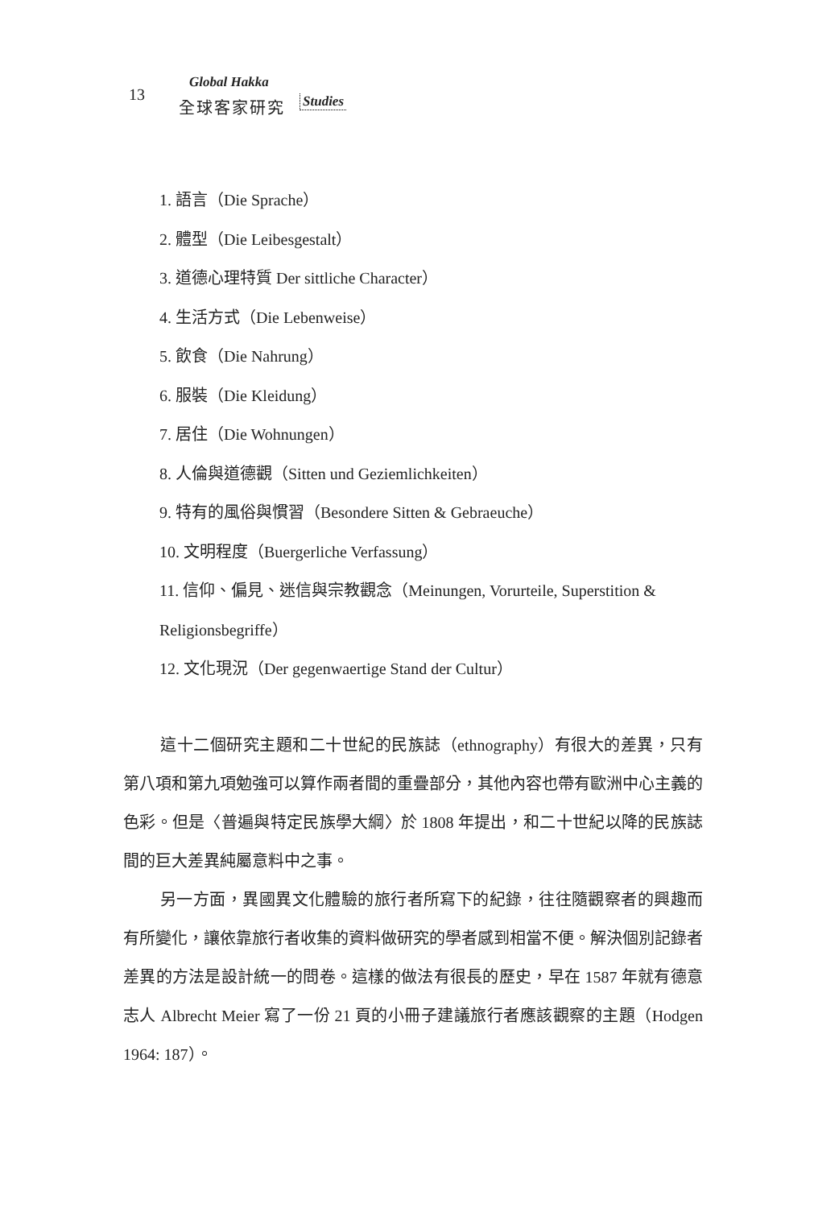13
Global Hakka
全球客家研究 Studies
1. 語言（Die Sprache）
2. 體型（Die Leibesgestalt）
3. 道德心理特質 Der sittliche Character）
4. 生活方式（Die Lebenweise）
5. 飲食（Die Nahrung）
6. 服裝（Die Kleidung）
7. 居住（Die Wohnungen）
8. 人倫與道德觀（Sitten und Geziemlichkeiten）
9. 特有的風俗與慣習（Besondere Sitten & Gebraeuche）
10. 文明程度（Buergerliche Verfassung）
11. 信仰、偏見、迷信與宗教觀念（Meinungen, Vorurteile, Superstition & Religionsbegriffe）
12. 文化現況（Der gegenwaertige Stand der Cultur）
這十二個研究主題和二十世紀的民族誌（ethnography）有很大的差異，只有第八項和第九項勉強可以算作兩者間的重疊部分，其他內容也帶有歐洲中心主義的色彩。但是〈普遍與特定民族學大綱〉於 1808 年提出，和二十世紀以降的民族誌間的巨大差異純屬意料中之事。
另一方面，異國異文化體驗的旅行者所寫下的紀錄，往往隨觀察者的興趣而有所變化，讓依靠旅行者收集的資料做研究的學者感到相當不便。解決個別記錄者差異的方法是設計統一的問卷。這樣的做法有很長的歷史，早在 1587 年就有德意志人 Albrecht Meier 寫了一份 21 頁的小冊子建議旅行者應該觀察的主題（Hodgen 1964: 187）。